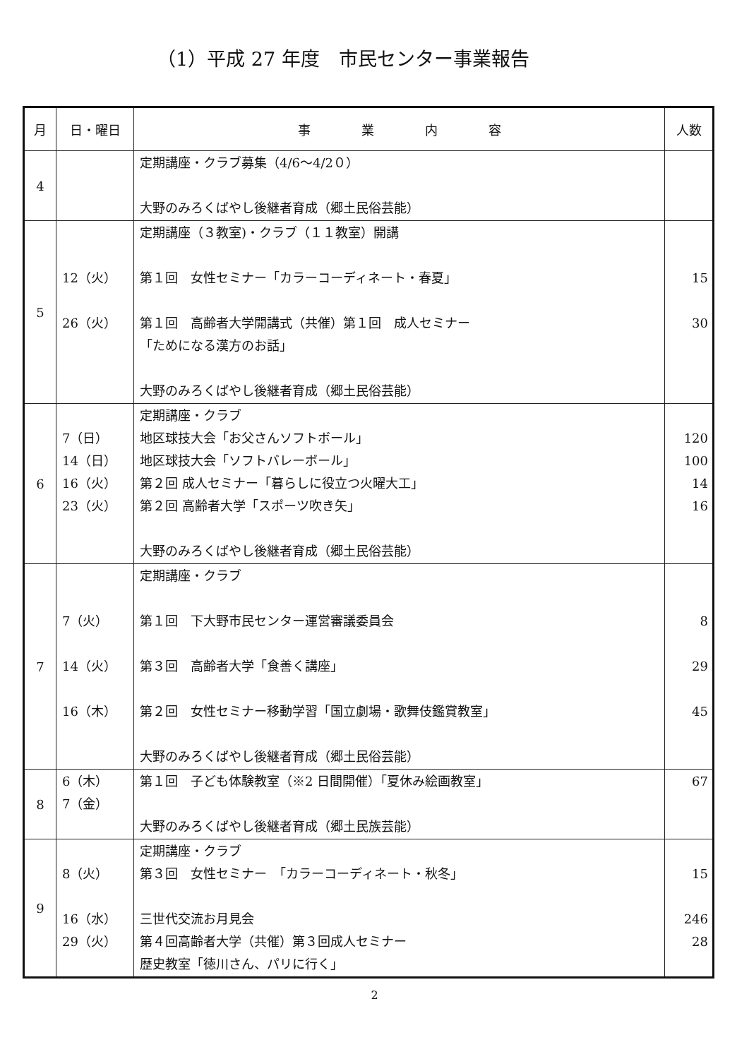（1）平成 27 年度　市民センター事業報告
| 月 | 日・曜日 | 事 業 内 容 | 人数 |
| --- | --- | --- | --- |
| 4 | | 定期講座・クラブ募集（4/6～4/2０） 大野のみろくばやし後継者育成（郷土民俗芸能） | |
| 5 | 12（火） 26（火） | 定期講座（３教室)・クラブ（１１教室）開講 第１回 女性セミナー「カラーコーディネート・春夏」 第１回 高齢者大学開講式（共催）第１回 成人セミナー 「ためになる漢方のお話」 大野のみろくばやし後継者育成（郷土民俗芸能） | 15 30 |
| 6 | 7（日） 14（日） 16（火） 23（火） | 定期講座・クラブ 地区球技大会「お父さんソフトボール」 地区球技大会「ソフトバレーボール」 第２回 成人セミナー「暮らしに役立つ火曜大工」 第２回 高齢者大学「スポーツ吹き矢」 大野のみろくばやし後継者育成（郷土民俗芸能） | 120 100 14 16 |
| 7 | 7（火） 14（火） 16（木） | 定期講座・クラブ 第１回 下大野市民センター運営審議委員会 第３回 高齢者大学「食善く講座」 第２回 女性セミナー移動学習「国立劇場・歌舞伎鑑賞教室」 大野のみろくばやし後継者育成（郷土民俗芸能） | 8 29 45 |
| 8 | 6（木） 7（金） | 第１回 子ども体験教室（※2 日間開催）「夏休み絵画教室」 大野のみろくばやし後継者育成（郷土民族芸能） | 67 |
| 9 | 8（火） 16（水） 29（火） | 定期講座・クラブ 第３回 女性セミナー 「カラーコーディネート・秋冬」 三世代交流お月見会 第４回高齢者大学（共催）第３回成人セミナー 歴史教室「徳川さん、パリに行く」 | 15 246 28 |
2